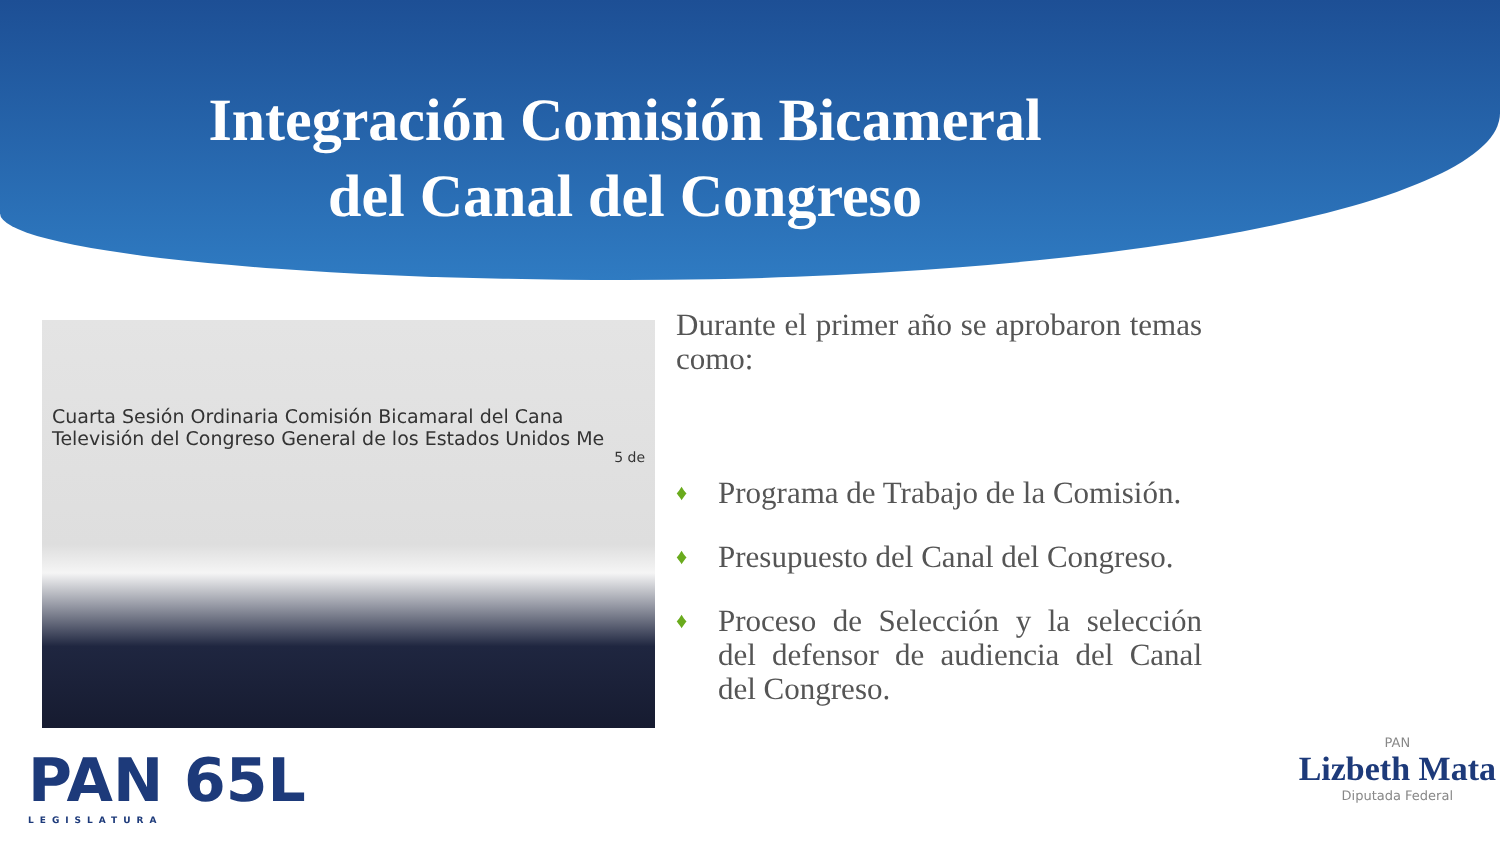Integración Comisión Bicameral
del Canal del Congreso
Cuarta Sesión Ordinaria Comisión Bicamaral del Cana
Televisión del Congreso General de los Estados Unidos Me
5 de
Durante el primer año se aprobaron temas como:
♦ Programa de Trabajo de la Comisión.
♦ Presupuesto del Canal del Congreso.
♦ Proceso de Selección y la selección del defensor de audiencia del Canal del Congreso.
PAN 65L
LEGISLATURA
PAN
Lizbeth Mata
Diputada Federal